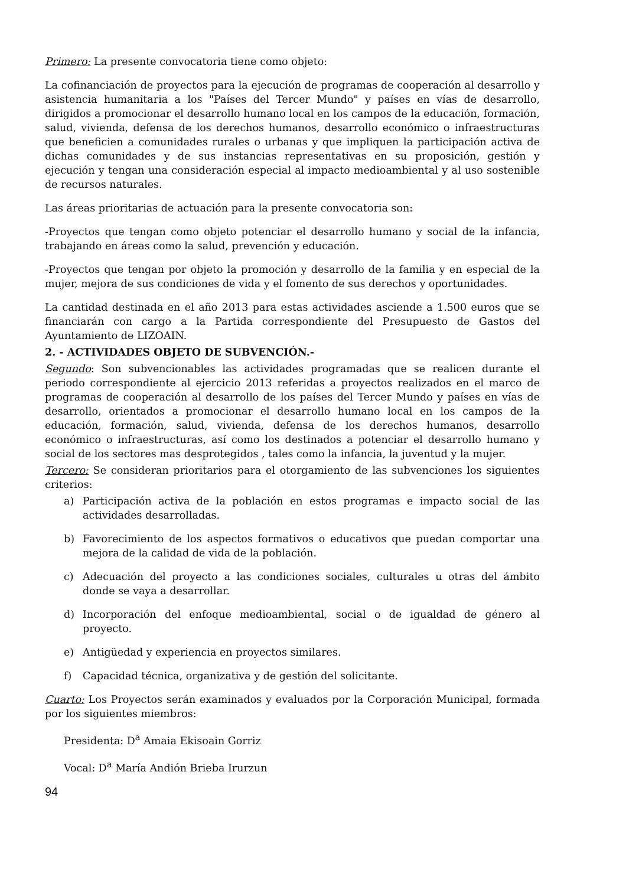Primero: La presente convocatoria tiene como objeto:
La cofinanciación de proyectos para la ejecución de programas de cooperación al desarrollo y asistencia humanitaria a los "Países del Tercer Mundo" y países en vías de desarrollo, dirigidos a promocionar el desarrollo humano local en los campos de la educación, formación, salud, vivienda, defensa de los derechos humanos, desarrollo económico o infraestructuras que beneficien a comunidades rurales o urbanas y que impliquen la participación activa de dichas comunidades y de sus instancias representativas en su proposición, gestión y ejecución y tengan una consideración especial al impacto medioambiental y al uso sostenible de recursos naturales.
Las áreas prioritarias de actuación para la presente convocatoria son:
-Proyectos que tengan como objeto potenciar el desarrollo humano y social de la infancia, trabajando en áreas como la salud, prevención y educación.
-Proyectos que tengan por objeto la promoción y desarrollo de la familia y en especial de la mujer, mejora de sus condiciones de vida y el fomento de sus derechos y oportunidades.
La cantidad destinada en el año 2013 para estas actividades asciende a 1.500 euros que se financiarán con cargo a la Partida correspondiente del Presupuesto de Gastos del Ayuntamiento de LIZOAIN.
2. - ACTIVIDADES OBJETO DE SUBVENCIÓN.-
Segundo: Son subvencionables las actividades programadas que se realicen durante el periodo correspondiente al ejercicio 2013 referidas a proyectos realizados en el marco de programas de cooperación al desarrollo de los países del Tercer Mundo y países en vías de desarrollo, orientados a promocionar el desarrollo humano local en los campos de la educación, formación, salud, vivienda, defensa de los derechos humanos, desarrollo económico o infraestructuras, así como los destinados a potenciar el desarrollo humano y social de los sectores mas desprotegidos , tales como la infancia, la juventud y la mujer.
Tercero: Se consideran prioritarios para el otorgamiento de las subvenciones los siguientes criterios:
a) Participación activa de la población en estos programas e impacto social de las actividades desarrolladas.
b) Favorecimiento de los aspectos formativos o educativos que puedan comportar una mejora de la calidad de vida de la población.
c) Adecuación del proyecto a las condiciones sociales, culturales u otras del ámbito donde se vaya a desarrollar.
d) Incorporación del enfoque medioambiental, social o de igualdad de género al proyecto.
e) Antigüedad y experiencia en proyectos similares.
f) Capacidad técnica, organizativa y de gestión del solicitante.
Cuarto: Los Proyectos serán examinados y evaluados por la Corporación Municipal, formada por los siguientes miembros:
Presidenta: D<sup>a</sup> Amaia Ekisoain Gorriz
Vocal: D<sup>a</sup> María Andión Brieba Irurzun
94